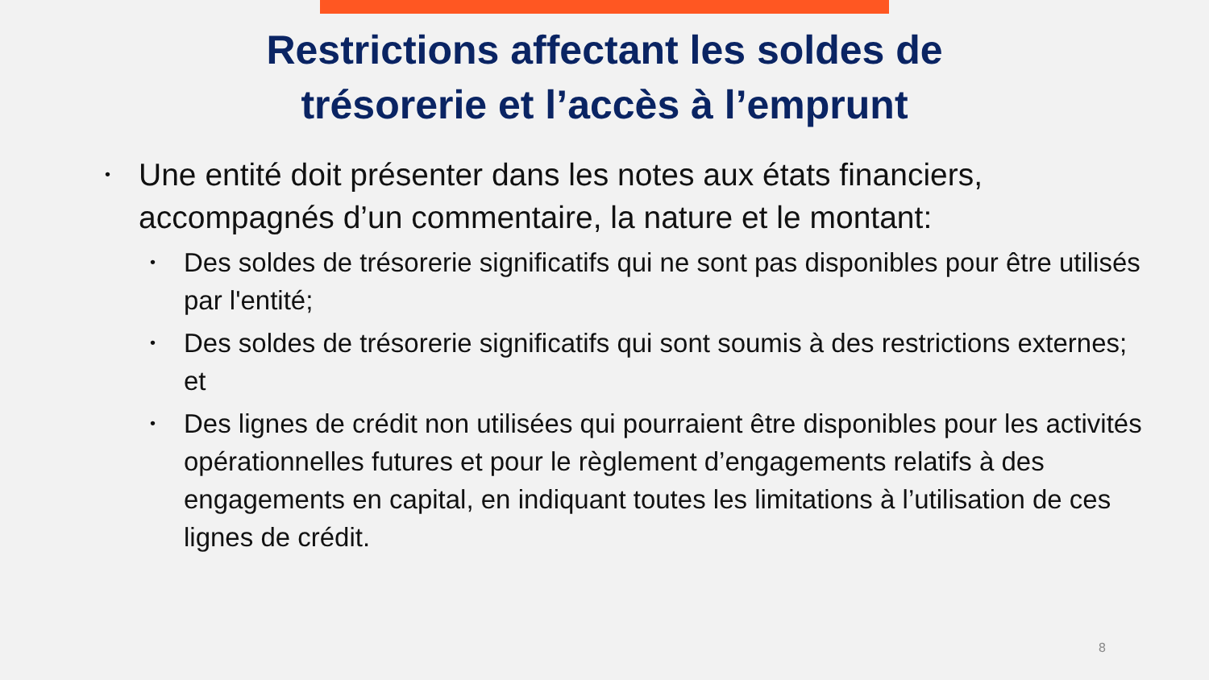Restrictions affectant les soldes de
trésorerie et l’accès à l’emprunt
• Une entité doit présenter dans les notes aux états financiers, accompagnés d’un commentaire, la nature et le montant:
• Des soldes de trésorerie significatifs qui ne sont pas disponibles pour être utilisés par l'entité;
• Des soldes de trésorerie significatifs qui sont soumis à des restrictions externes; et
• Des lignes de crédit non utilisées qui pourraient être disponibles pour les activités opérationnelles futures et pour le règlement d’engagements relatifs à des engagements en capital, en indiquant toutes les limitations à l’utilisation de ces lignes de crédit.
8